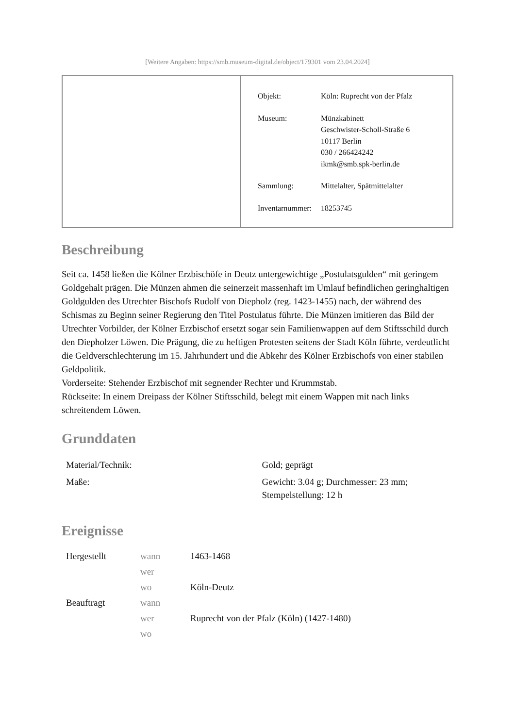[Weitere Angaben: https://smb.museum-digital.de/object/179301 vom 23.04.2024]
| Objekt: | Köln: Ruprecht von der Pfalz |
| Museum: | Münzkabinett Geschwister-Scholl-Straße 6 10117 Berlin 030 / 266424242 ikmk@smb.spk-berlin.de |
| Sammlung: | Mittelalter, Spätmittelalter |
| Inventarnummer: | 18253745 |
Beschreibung
Seit ca. 1458 ließen die Kölner Erzbischöfe in Deutz untergewichtige „Postulatsgulden“ mit geringem Goldgehalt prägen. Die Münzen ahmen die seinerzeit massenhaft im Umlauf befindlichen geringhaltigen Goldgulden des Utrechter Bischofs Rudolf von Diepholz (reg. 1423-1455) nach, der während des Schismas zu Beginn seiner Regierung den Titel Postulatus führte. Die Münzen imitieren das Bild der Utrechter Vorbilder, der Kölner Erzbischof ersetzt sogar sein Familienwappen auf dem Stiftsschild durch den Diepholzer Löwen. Die Prägung, die zu heftigen Protesten seitens der Stadt Köln führte, verdeutlicht die Geldverschlechterung im 15. Jahrhundert und die Abkehr des Kölner Erzbischofs von einer stabilen Geldpolitik.
Vorderseite: Stehender Erzbischof mit segnender Rechter und Krummstab.
Rückseite: In einem Dreipass der Kölner Stiftsschild, belegt mit einem Wappen mit nach links schreitendem Löwen.
Grunddaten
| Material/Technik: | Gold; geprägt |
| Maße: | Gewicht: 3.04 g; Durchmesser: 23 mm; Stempelstellung: 12 h |
Ereignisse
| Hergestellt | wann | 1463-1468 |
| | wer | |
| | wo | Köln-Deutz |
| Beauftragt | wann | |
| | wer | Ruprecht von der Pfalz (Köln) (1427-1480) |
| | wo | |